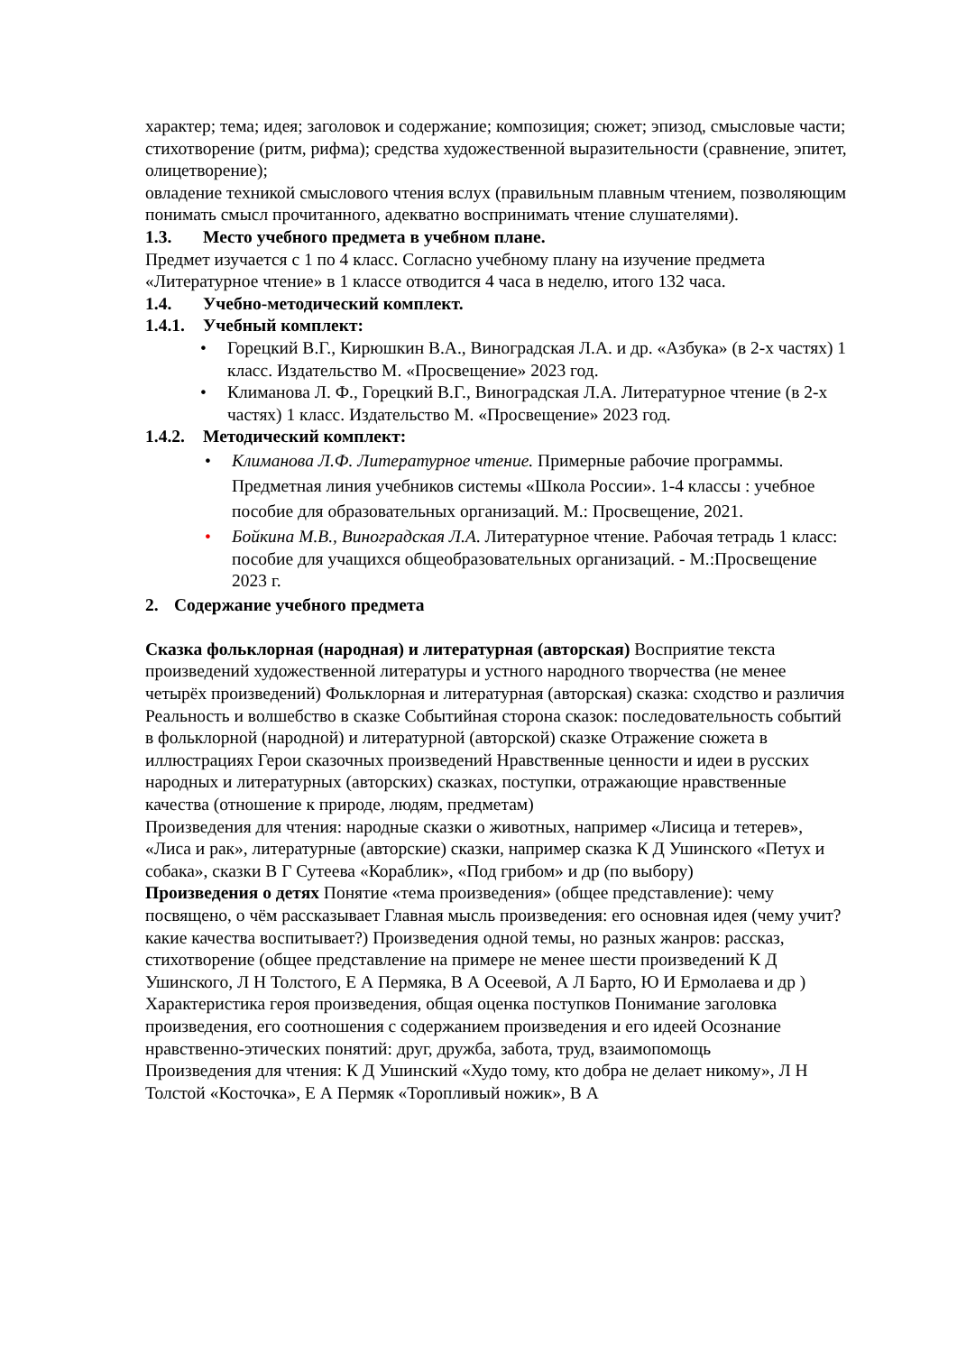характер; тема; идея; заголовок и содержание; композиция; сюжет; эпизод, смысловые части; стихотворение (ритм, рифма); средства художественной выразительности (сравнение, эпитет, олицетворение);
овладение техникой смыслового чтения вслух (правильным плавным чтением, позволяющим понимать смысл прочитанного, адекватно воспринимать чтение слушателями).
1.3. Место учебного предмета в учебном плане.
Предмет изучается с 1 по 4 класс. Согласно учебному плану на изучение предмета «Литературное чтение» в 1 классе отводится 4 часа в неделю, итого 132 часа.
1.4. Учебно-методический комплект.
1.4.1. Учебный комплект:
• Горецкий В.Г., Кирюшкин В.А., Виноградская Л.А. и др. «Азбука» (в 2-х частях) 1 класс. Издательство М. «Просвещение» 2023 год.
• Климанова Л. Ф., Горецкий В.Г., Виноградская Л.А. Литературное чтение (в 2-х частях) 1 класс. Издательство М. «Просвещение» 2023 год.
1.4.2. Методический комплект:
• Климанова Л.Ф. Литературное чтение. Примерные рабочие программы. Предметная линия учебников системы «Школа России». 1-4 классы : учебное пособие для образовательных организаций. М.: Просвещение, 2021.
• Бойкина М.В., Виноградская Л.А. Литературное чтение. Рабочая тетрадь 1 класс: пособие для учащихся общеобразовательных организаций. - М.:Просвещение 2023 г.
2. Содержание учебного предмета
Сказка фольклорная (народная) и литературная (авторская) Восприятие текста произведений художественной литературы и устного народного творчества (не менее четырёх произведений) Фольклорная и литературная (авторская) сказка: сходство и различия Реальность и волшебство в сказке Событийная сторона сказок: последовательность событий в фольклорной (народной) и литературной (авторской) сказке Отражение сюжета в иллюстрациях Герои сказочных произведений Нравственные ценности и идеи в русских народных и литературных (авторских) сказках, поступки, отражающие нравственные качества (отношение к природе, людям, предметам)
Произведения для чтения: народные сказки о животных, например «Лисица и тетерев», «Лиса и рак», литературные (авторские) сказки, например сказка К Д Ушинского «Петух и собака», сказки В Г Сутеева «Кораблик», «Под грибом» и др (по выбору)
Произведения о детях Понятие «тема произведения» (общее представление): чему посвящено, о чём рассказывает Главная мысль произведения: его основная идея (чему учит? какие качества воспитывает?) Произведения одной темы, но разных жанров: рассказ, стихотворение (общее представление на примере не менее шести произведений К Д Ушинского, Л Н Толстого, Е А Пермяка, В А Осеевой, А Л Барто, Ю И Ермолаева и др ) Характеристика героя произведения, общая оценка поступков Понимание заголовка произведения, его соотношения с содержанием произведения и его идеей Осознание нравственно-этических понятий: друг, дружба, забота, труд, взаимопомощь
Произведения для чтения: К Д Ушинский «Худо тому, кто добра не делает никому», Л Н Толстой «Косточка», Е А Пермяк «Торопливый ножик», В А